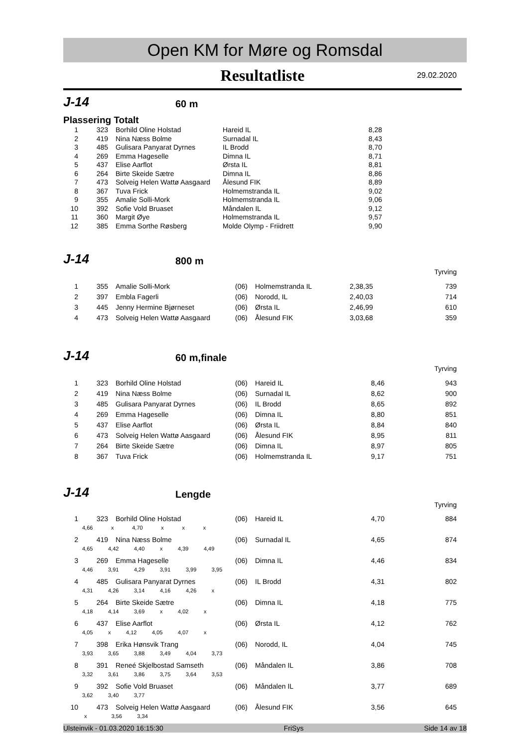Open KM for Møre og Romsdal
Resultatliste 29.02.2020
J-14
60 m
Plassering Totalt
| 1 | 323 | Borhild Oline Holstad | Hareid IL | 8,28 | |
| 2 | 419 | Nina Næss Bolme | Surnadal IL | 8,43 | |
| 3 | 485 | Gulisara Panyarat Dyrnes | IL Brodd | 8,70 | |
| 4 | 269 | Emma Hageselle | Dimna IL | 8,71 | |
| 5 | 437 | Elise Aarflot | Ørsta IL | 8,81 | |
| 6 | 264 | Birte Skeide Sætre | Dimna IL | 8,86 | |
| 7 | 473 | Solveig Helen Wattø Aasgaard | Ålesund FIK | 8,89 | |
| 8 | 367 | Tuva Frick | Holmemstranda IL | 9,02 | |
| 9 | 355 | Amalie Solli-Mork | Holmemstranda IL | 9,06 | |
| 10 | 392 | Sofie Vold Bruaset | Måndalen IL | 9,12 | |
| 11 | 360 | Margit Øye | Holmemstranda IL | 9,57 | |
| 12 | 385 | Emma Sorthe Røsberg | Molde Olymp - Friidrett | 9,90 | |
J-14
800 m
| Tyrving | | | | | | |
| 1 | 355 | Amalie Solli-Mork | (06) | Holmemstranda IL | 2,38,35 | 739 |
| 2 | 397 | Embla Fagerli | (06) | Norodd, IL | 2,40,03 | 714 |
| 3 | 445 | Jenny Hermine Bjørneset | (06) | Ørsta IL | 2,46,99 | 610 |
| 4 | 473 | Solveig Helen Wattø Aasgaard | (06) | Ålesund FIK | 3,03,68 | 359 |
J-14
60 m,finale
| Tyrving | | | | | | |
| 1 | 323 | Borhild Oline Holstad | (06) | Hareid IL | 8,46 | 943 |
| 2 | 419 | Nina Næss Bolme | (06) | Surnadal IL | 8,62 | 900 |
| 3 | 485 | Gulisara Panyarat Dyrnes | (06) | IL Brodd | 8,65 | 892 |
| 4 | 269 | Emma Hageselle | (06) | Dimna IL | 8,80 | 851 |
| 5 | 437 | Elise Aarflot | (06) | Ørsta IL | 8,84 | 840 |
| 6 | 473 | Solveig Helen Wattø Aasgaard | (06) | Ålesund FIK | 8,95 | 811 |
| 7 | 264 | Birte Skeide Sætre | (06) | Dimna IL | 8,97 | 805 |
| 8 | 367 | Tuva Frick | (06) | Holmemstranda IL | 9,17 | 751 |
J-14
Lengde
| Tyrving | | | | | | |
| 1 | 323 | Borhild Oline Holstad | (06) | Hareid IL | 4,70 | 884 |
| | 4,66 x 4,70 x x x | | | | | |
| 2 | 419 | Nina Næss Bolme | (06) | Surnadal IL | 4,65 | 874 |
| | 4,65 4,42 4,40 x 4,39 4,49 | | | | | |
| 3 | 269 | Emma Hageselle | (06) | Dimna IL | 4,46 | 834 |
| | 4,46 3,91 4,29 3,91 3,99 3,95 | | | | | |
| 4 | 485 | Gulisara Panyarat Dyrnes | (06) | IL Brodd | 4,31 | 802 |
| | 4,31 4,26 3,14 4,16 4,26 x | | | | | |
| 5 | 264 | Birte Skeide Sætre | (06) | Dimna IL | 4,18 | 775 |
| | 4,18 4,14 3,69 x 4,02 x | | | | | |
| 6 | 437 | Elise Aarflot | (06) | Ørsta IL | 4,12 | 762 |
| | 4,05 x 4,12 4,05 4,07 x | | | | | |
| 7 | 398 | Erika Hønsvik Trang | (06) | Norodd, IL | 4,04 | 745 |
| | 3,93 3,65 3,88 3,49 4,04 3,73 | | | | | |
| 8 | 391 | Reneé Skjelbostad Samseth | (06) | Måndalen IL | 3,86 | 708 |
| | 3,32 3,61 3,86 3,75 3,64 3,53 | | | | | |
| 9 | 392 | Sofie Vold Bruaset | (06) | Måndalen IL | 3,77 | 689 |
| | 3,62 3,40 3,77 | | | | | |
| 10 | 473 | Solveig Helen Wattø Aasgaard | (06) | Ålesund FIK | 3,56 | 645 |
| | x 3,56 3,34 | | | | | |
Ulsteinvik - 01.03.2020 16:15:30 FriSys Side 14 av 18